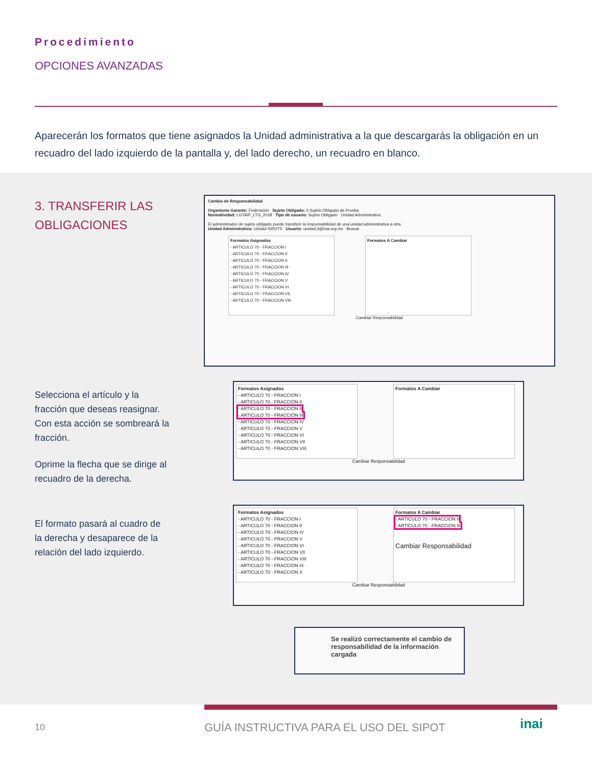Procedimiento
OPCIONES AVANZADAS
Aparecerán los formatos que tiene asignados la Unidad administrativa a la que descargarás la obligación en un recuadro del lado izquierdo de la pantalla y, del lado derecho, un recuadro en blanco.
3. TRANSFERIR LAS OBLIGACIONES
Selecciona el artículo y la fracción que deseas reasignar. Con esta acción se sombreará la fracción.
Oprime la flecha que se dirige al recuadro de la derecha.
El formato pasará al cuadro de la derecha y desaparece de la relación del lado izquierdo.
Cambio de Responsabilidad
Organismo Garante: Federación Sujeto Obligado: 0 Sujeto Obligado de Prueba
Normatividad: LGTAIP_LTG_2018 Tipo de usuario: Sujeto Obligado · Unidad Administrativa
El administrador de sujeto obligado puede transferir la responsabilidad de una unidad administrativa a otra.
Unidad Administrativa: Unidad SIPOT5 Usuario: unidad.2@inai.org.mx Buscar
Formatos Asignados
- ARTICULO 70 - FRACCION I
- ARTICULO 70 - FRACCION II
- ARTICULO 70 - FRACCION II
- ARTICULO 70 - FRACCION III
- ARTICULO 70 - FRACCION IV
- ARTICULO 70 - FRACCION V
- ARTICULO 70 - FRACCION VI
- ARTICULO 70 - FRACCION VII
- ARTICULO 70 - FRACCION VIII
Formatos A Cambiar
Cambiar Responsabilidad
Formatos Asignados
- ARTICULO 70 - FRACCION I
- ARTICULO 70 - FRACCION II
- ARTICULO 70 - FRACCION II
- ARTICULO 70 - FRACCION III
- ARTICULO 70 - FRACCION IV
- ARTICULO 70 - FRACCION V
- ARTICULO 70 - FRACCION VI
- ARTICULO 70 - FRACCION VII
- ARTICULO 70 - FRACCION VIII
Formatos A Cambiar
Cambiar Responsabilidad
Formatos Asignados
- ARTICULO 70 - FRACCION I
- ARTICULO 70 - FRACCION II
- ARTICULO 70 - FRACCION IV
- ARTICULO 70 - FRACCION V
- ARTICULO 70 - FRACCION VI
- ARTICULO 70 - FRACCION VII
- ARTICULO 70 - FRACCION VIII
- ARTICULO 70 - FRACCION IX
- ARTICULO 70 - FRACCION X
Formatos A Cambiar
- ARTICULO 70 - FRACCION II
- ARTICULO 70 - FRACCION III
Cambiar Responsabilidad
Cambiar Responsabilidad
Se realizó correctamente el cambio de responsabilidad de la información cargada
10
GUÍA INSTRUCTIVA PARA EL USO DEL SIPOT
inai